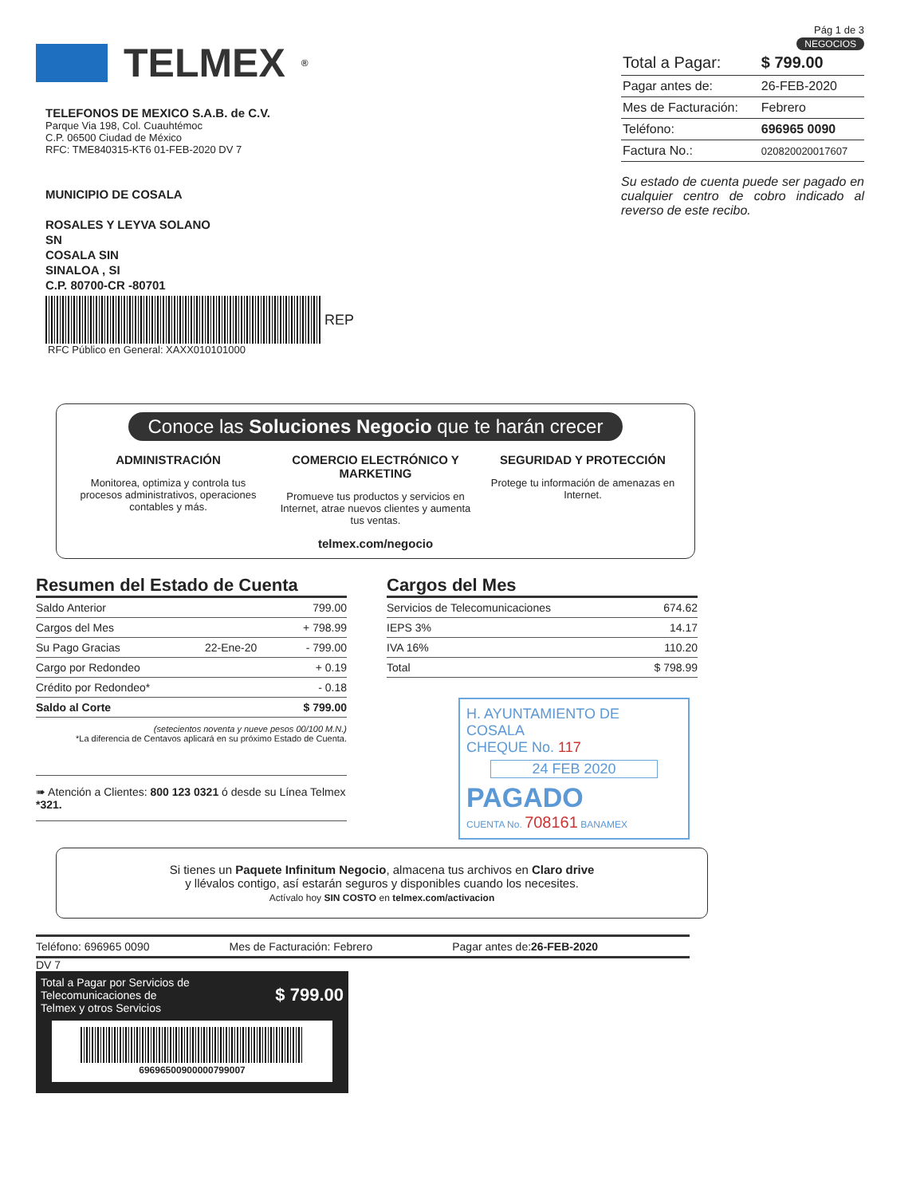TELMEX<sup>®</sup>
TELEFONOS DE MEXICO S.A.B. de C.V.
Parque Via 198, Col. Cuauhtémoc
C.P. 06500 Ciudad de México
RFC: TME840315-KT6 01-FEB-2020 DV 7
MUNICIPIO DE COSALA
ROSALES Y LEYVA SOLANO
SN
COSALA SIN
SINALOA , SI
C.P. 80700-CR -80701
REP
RFC Público en General: XAXX010101000
Pág 1 de 3
NEGOCIOS
| Total a Pagar: | $ 799.00 |
| Pagar antes de: | 26-FEB-2020 |
| Mes de Facturación: | Febrero |
| Teléfono: | 696965 0090 |
| Factura No.: | 020820020017607 |
Su estado de cuenta puede ser pagado en cualquier centro de cobro indicado al reverso de este recibo.
Conoce las Soluciones Negocio que te harán crecer
ADMINISTRACIÓN
Monitorea, optimiza y controla tus procesos administrativos, operaciones contables y más.
COMERCIO ELECTRÓNICO Y MARKETING
Promueve tus productos y servicios en Internet, atrae nuevos clientes y aumenta tus ventas.
SEGURIDAD Y PROTECCIÓN
Protege tu información de amenazas en Internet.
telmex.com/negocio
Resumen del Estado de Cuenta
| Saldo Anterior | | 799.00 |
| Cargos del Mes | | + 798.99 |
| Su Pago Gracias | 22-Ene-20 | - 799.00 |
| Cargo por Redondeo | | + 0.19 |
| Crédito por Redondeo* | | - 0.18 |
| Saldo al Corte | | $ 799.00 |
(setecientos noventa y nueve pesos 00/100 M.N.)
*La diferencia de Centavos aplicará en su próximo Estado de Cuenta.
➠ Atención a Clientes: 800 123 0321 ó desde su Línea Telmex *321.
Cargos del Mes
| Servicios de Telecomunicaciones | 674.62 |
| IEPS 3% | 14.17 |
| IVA 16% | 110.20 |
| Total | $ 798.99 |
H. AYUNTAMIENTO DE COSALA
CHEQUE No. 117
24 FEB 2020
PAGADO
CUENTA No. 708161 BANAMEX
Si tienes un Paquete Infinitum Negocio, almacena tus archivos en Claro drive
y llévalos contigo, así estarán seguros y disponibles cuando los necesites.
Actívalo hoy SIN COSTO en telmex.com/activacion
Teléfono: 696965 0090 Mes de Facturación: Febrero Pagar antes de:26-FEB-2020
DV 7
Total a Pagar por Servicios de
Telecomunicaciones de
Telmex y otros Servicios $ 799.00
696965009000007990​07